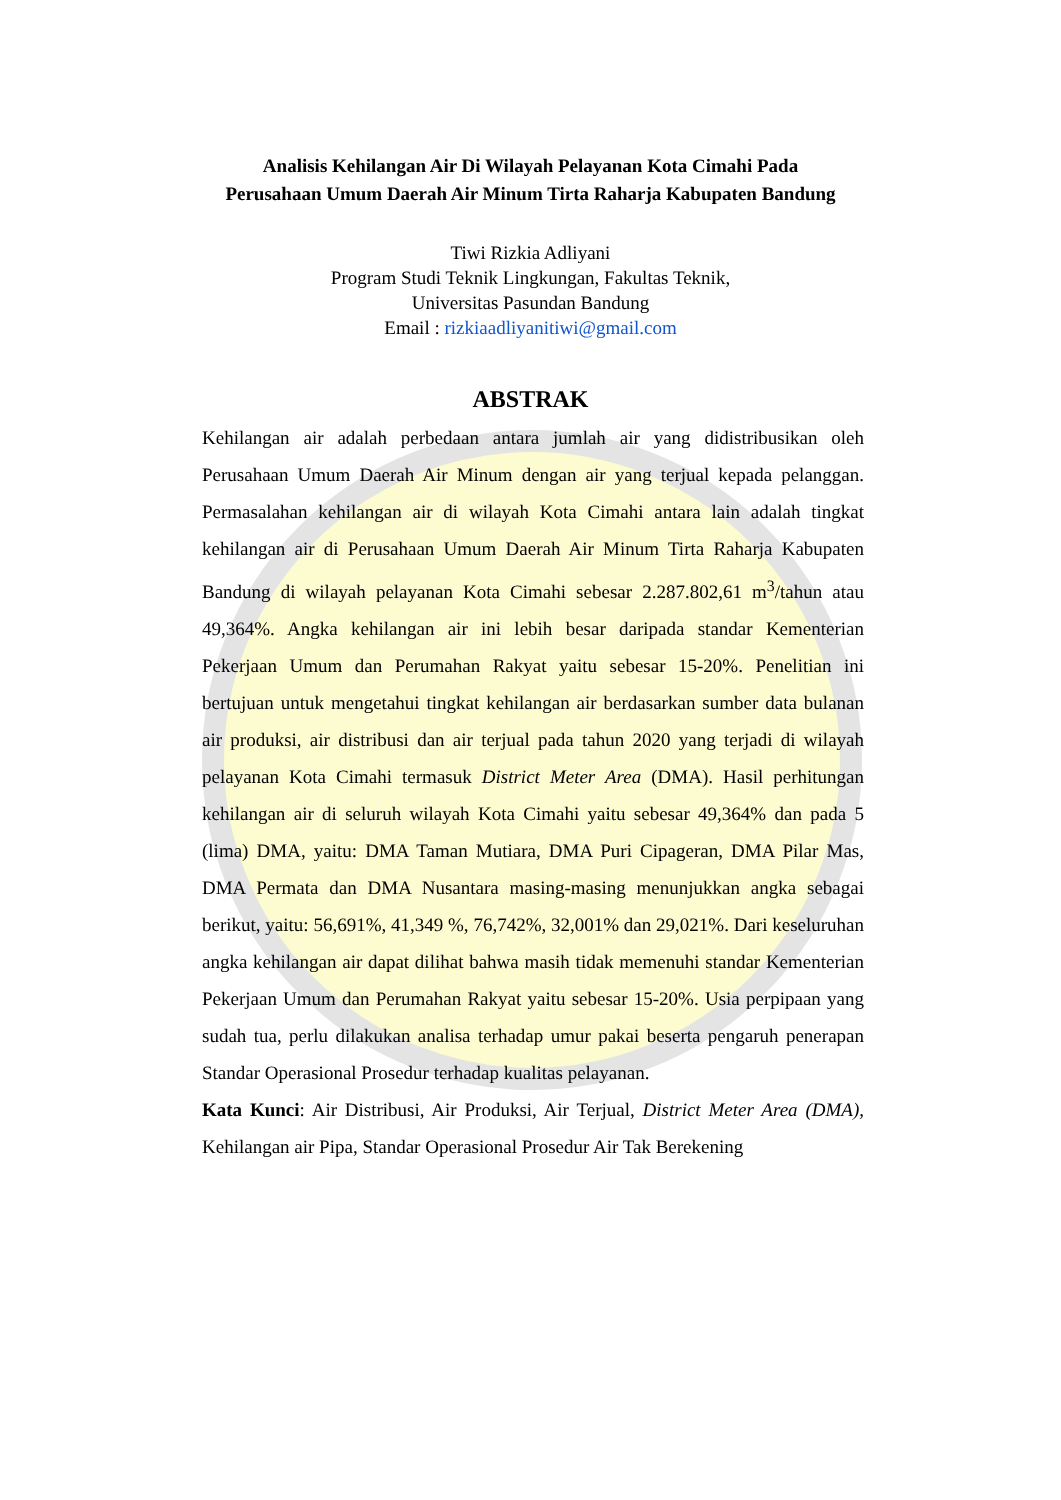Analisis Kehilangan Air Di Wilayah Pelayanan Kota Cimahi Pada Perusahaan Umum Daerah Air Minum Tirta Raharja Kabupaten Bandung
Tiwi Rizkia Adliyani
Program Studi Teknik Lingkungan, Fakultas Teknik,
Universitas Pasundan Bandung
Email : rizkiaadliyanitiwi@gmail.com
ABSTRAK
Kehilangan air adalah perbedaan antara jumlah air yang didistribusikan oleh Perusahaan Umum Daerah Air Minum dengan air yang terjual kepada pelanggan. Permasalahan kehilangan air di wilayah Kota Cimahi antara lain adalah tingkat kehilangan air di Perusahaan Umum Daerah Air Minum Tirta Raharja Kabupaten Bandung di wilayah pelayanan Kota Cimahi sebesar 2.287.802,61 m<sup>3</sup>/tahun atau 49,364%. Angka kehilangan air ini lebih besar daripada standar Kementerian Pekerjaan Umum dan Perumahan Rakyat yaitu sebesar 15-20%. Penelitian ini bertujuan untuk mengetahui tingkat kehilangan air berdasarkan sumber data bulanan air produksi, air distribusi dan air terjual pada tahun 2020 yang terjadi di wilayah pelayanan Kota Cimahi termasuk District Meter Area (DMA). Hasil perhitungan kehilangan air di seluruh wilayah Kota Cimahi yaitu sebesar 49,364% dan pada 5 (lima) DMA, yaitu: DMA Taman Mutiara, DMA Puri Cipageran, DMA Pilar Mas, DMA Permata dan DMA Nusantara masing-masing menunjukkan angka sebagai berikut, yaitu: 56,691%, 41,349 %, 76,742%, 32,001% dan 29,021%. Dari keseluruhan angka kehilangan air dapat dilihat bahwa masih tidak memenuhi standar Kementerian Pekerjaan Umum dan Perumahan Rakyat yaitu sebesar 15-20%. Usia perpipaan yang sudah tua, perlu dilakukan analisa terhadap umur pakai beserta pengaruh penerapan Standar Operasional Prosedur terhadap kualitas pelayanan.
Kata Kunci: Air Distribusi, Air Produksi, Air Terjual, District Meter Area (DMA), Kehilangan air Pipa, Standar Operasional Prosedur Air Tak Berekening